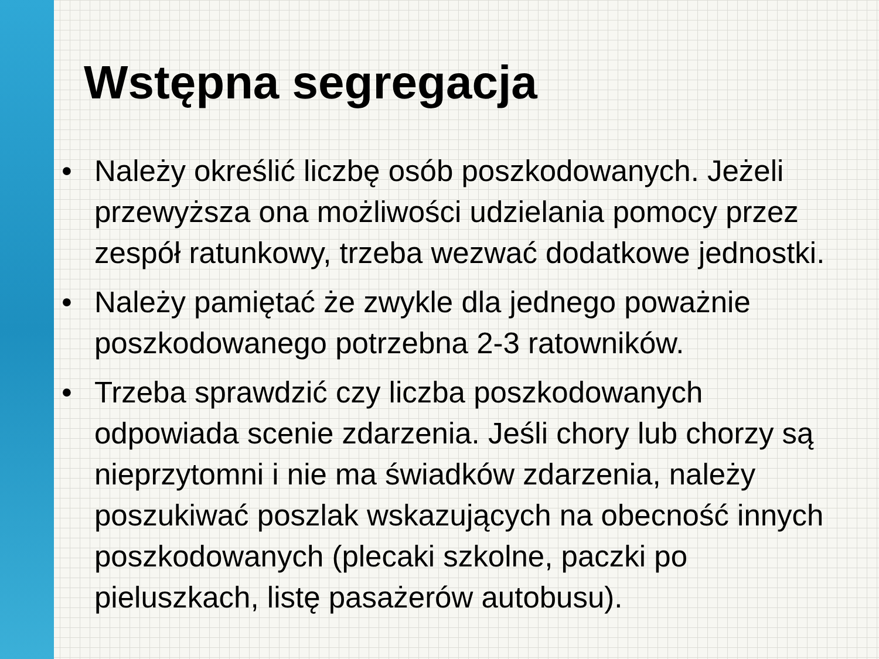Wstępna segregacja
• Należy określić liczbę osób poszkodowanych. Jeżeli przewyższa ona możliwości udzielania pomocy przez zespół ratunkowy, trzeba wezwać dodatkowe jednostki.
• Należy pamiętać że zwykle dla jednego poważnie poszkodowanego potrzebna 2-3 ratowników.
• Trzeba sprawdzić czy liczba poszkodowanych odpowiada scenie zdarzenia. Jeśli chory lub chorzy są nieprzytomni i nie ma świadków zdarzenia, należy poszukiwać poszlak wskazujących na obecność innych poszkodowanych (plecaki szkolne, paczki po pieluszkach, listę pasażerów autobusu).